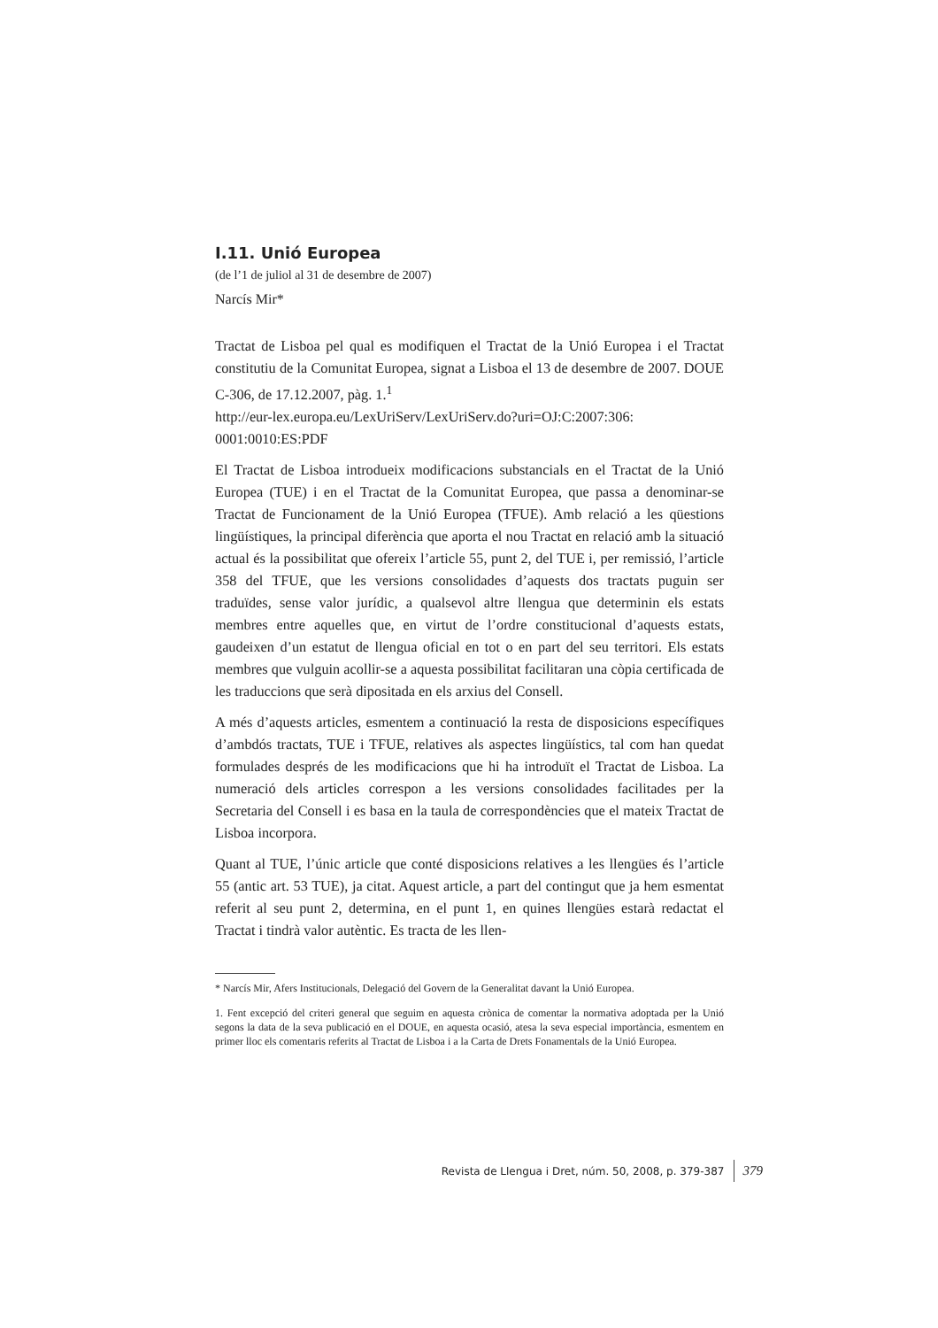I.11. Unió Europea
(de l’1 de juliol al 31 de desembre de 2007)
Narcís Mir*
Tractat de Lisboa pel qual es modifiquen el Tractat de la Unió Europea i el Tractat constitutiu de la Comunitat Europea, signat a Lisboa el 13 de desembre de 2007. DOUE C-306, de 17.12.2007, pàg. 1.<sup>1</sup>
http://eur-lex.europa.eu/LexUriServ/LexUriServ.do?uri=OJ:C:2007:306: 0001:0010:ES:PDF
El Tractat de Lisboa introdueix modificacions substancials en el Tractat de la Unió Europea (TUE) i en el Tractat de la Comunitat Europea, que passa a denominar-se Tractat de Funcionament de la Unió Europea (TFUE). Amb relació a les qüestions lingüístiques, la principal diferència que aporta el nou Tractat en relació amb la situació actual és la possibilitat que ofereix l’article 55, punt 2, del TUE i, per remissió, l’article 358 del TFUE, que les versions consolidades d’aquests dos tractats puguin ser traduïdes, sense valor jurídic, a qualsevol altre llengua que determinin els estats membres entre aquelles que, en virtut de l’ordre constitucional d’aquests estats, gaudeixen d’un estatut de llengua oficial en tot o en part del seu territori. Els estats membres que vulguin acollir-se a aquesta possibilitat facilitaran una còpia certificada de les traduccions que serà dipositada en els arxius del Consell.
A més d’aquests articles, esmentem a continuació la resta de disposicions específiques d’ambdós tractats, TUE i TFUE, relatives als aspectes lingüístics, tal com han quedat formulades després de les modificacions que hi ha introduït el Tractat de Lisboa. La numeració dels articles correspon a les versions consolidades facilitades per la Secretaria del Consell i es basa en la taula de correspondències que el mateix Tractat de Lisboa incorpora.
Quant al TUE, l’únic article que conté disposicions relatives a les llengües és l’article 55 (antic art. 53 TUE), ja citat. Aquest article, a part del contingut que ja hem esmentat referit al seu punt 2, determina, en el punt 1, en quines llengües estarà redactat el Tractat i tindrà valor autèntic. Es tracta de les llen-
* Narcís Mir, Afers Institucionals, Delegació del Govern de la Generalitat davant la Unió Europea.
1. Fent excepció del criteri general que seguim en aquesta crònica de comentar la normativa adoptada per la Unió segons la data de la seva publicació en el DOUE, en aquesta ocasió, atesa la seva especial importància, esmentem en primer lloc els comentaris referits al Tractat de Lisboa i a la Carta de Drets Fonamentals de la Unió Europea.
Revista de Llengua i Dret, núm. 50, 2008, p. 379-387 379